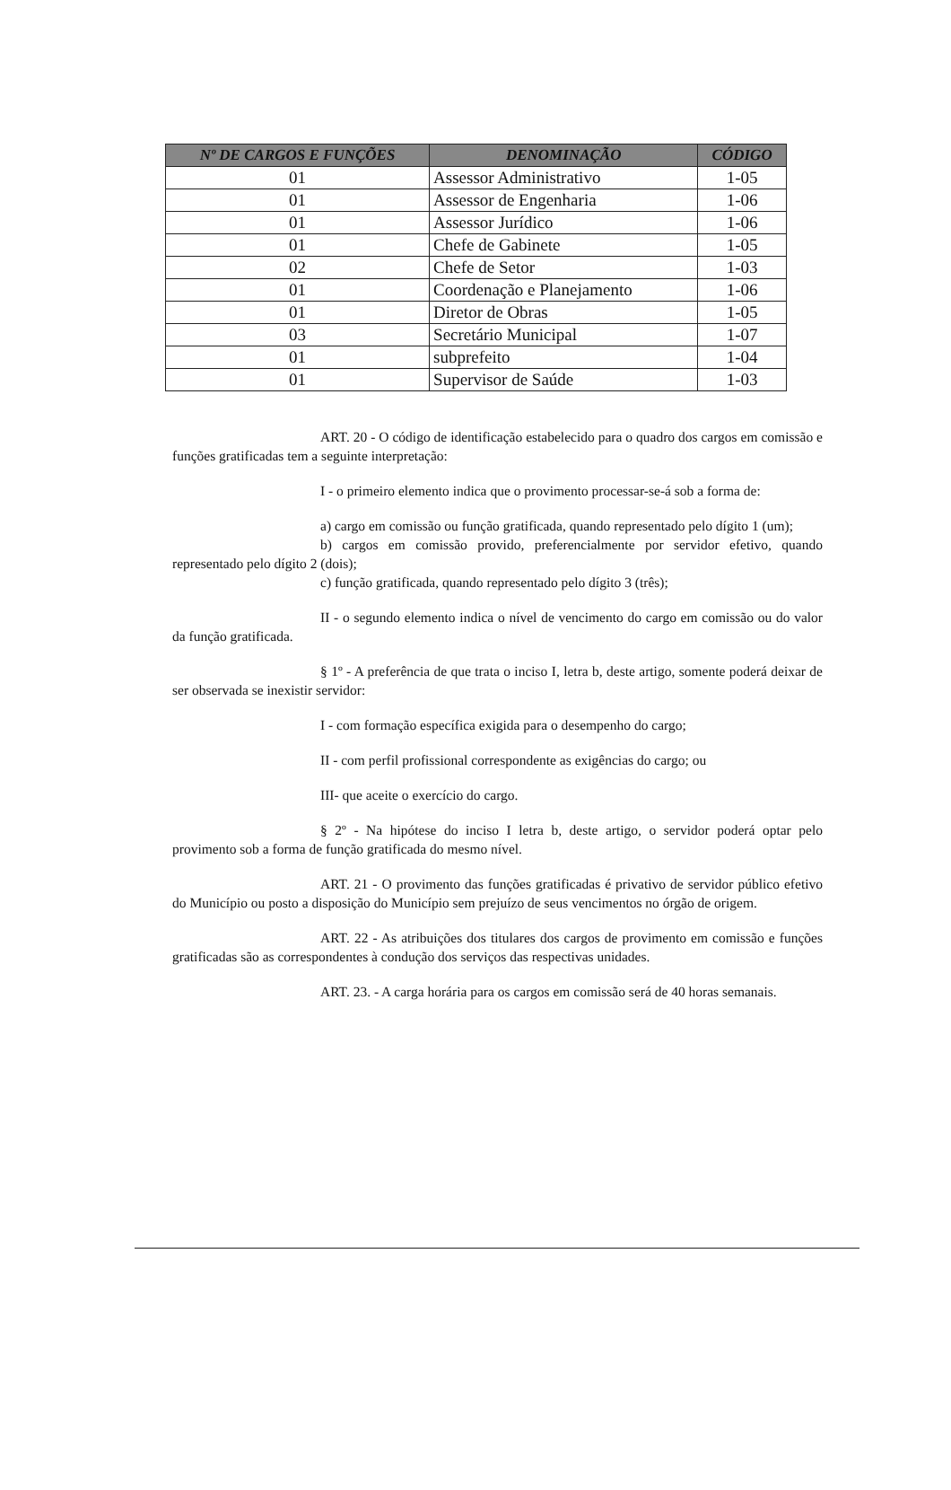| Nº DE CARGOS E FUNÇÕES | DENOMINAÇÃO | CÓDIGO |
| --- | --- | --- |
| 01 | Assessor Administrativo | 1-05 |
| 01 | Assessor de Engenharia | 1-06 |
| 01 | Assessor Jurídico | 1-06 |
| 01 | Chefe de Gabinete | 1-05 |
| 02 | Chefe de Setor | 1-03 |
| 01 | Coordenação e Planejamento | 1-06 |
| 01 | Diretor de Obras | 1-05 |
| 03 | Secretário Municipal | 1-07 |
| 01 | subprefeito | 1-04 |
| 01 | Supervisor de Saúde | 1-03 |
ART. 20 - O código de identificação estabelecido para o quadro dos cargos em comissão e funções gratificadas tem a seguinte interpretação:
I - o primeiro elemento indica que o provimento processar-se-á sob a forma de:
a) cargo em comissão ou função gratificada, quando representado pelo dígito 1 (um);
b) cargos em comissão provido, preferencialmente por servidor efetivo, quando representado pelo dígito 2 (dois);
c) função gratificada, quando representado pelo dígito 3 (três);
II - o segundo elemento indica o nível de vencimento do cargo em comissão ou do valor da função gratificada.
§ 1º - A preferência de que trata o inciso I, letra b, deste artigo, somente poderá deixar de ser observada se inexistir servidor:
I - com formação específica exigida para o desempenho do cargo;
II - com perfil profissional correspondente as exigências do cargo; ou
III- que aceite o exercício do cargo.
§ 2º - Na hipótese do inciso I letra b, deste artigo, o servidor poderá optar pelo provimento sob a forma de função gratificada do mesmo nível.
ART. 21 - O provimento das funções gratificadas é privativo de servidor público efetivo do Município ou posto a disposição do Município sem prejuízo de seus vencimentos no órgão de origem.
ART. 22 - As atribuições dos titulares dos cargos de provimento em comissão e funções gratificadas são as correspondentes à condução dos serviços das respectivas unidades.
ART. 23. - A carga horária para os cargos em comissão será de 40 horas semanais.